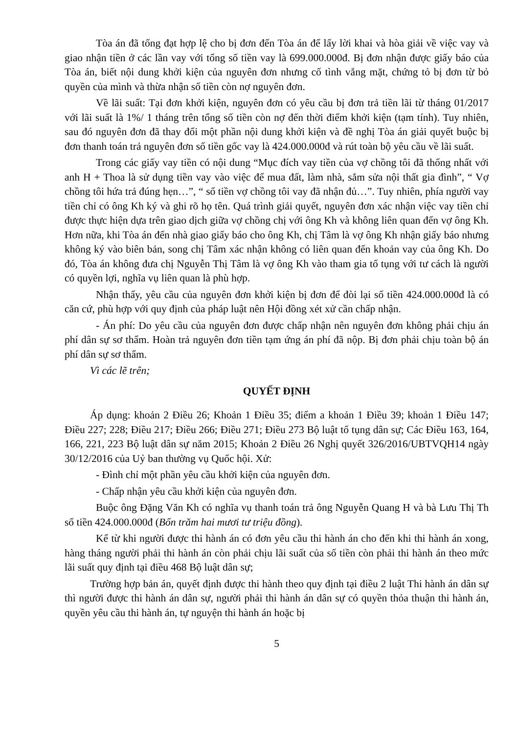Tòa án đã tống đạt hợp lệ cho bị đơn đến Tòa án để lấy lời khai và hòa giải về việc vay và giao nhận tiền ở các lần vay với tổng số tiền vay là 699.000.000đ. Bị đơn nhận được giấy báo của Tòa án, biết nội dung khởi kiện của nguyên đơn nhưng cố tình vắng mặt, chứng tỏ bị đơn từ bỏ quyền của mình và thừa nhận số tiền còn nợ nguyên đơn.
Về lãi suất: Tại đơn khởi kiện, nguyên đơn có yêu cầu bị đơn trả tiền lãi từ tháng 01/2017 với lãi suất là 1%/ 1 tháng trên tổng số tiền còn nợ đến thời điểm khởi kiện (tạm tính). Tuy nhiên, sau đó nguyên đơn đã thay đổi một phần nội dung khởi kiện và đề nghị Tòa án giải quyết buộc bị đơn thanh toán trả nguyên đơn số tiền gốc vay là 424.000.000đ và rút toàn bộ yêu cầu về lãi suất.
Trong các giấy vay tiền có nội dung “Mục đích vay tiền của vợ chồng tôi đã thống nhất với anh H + Thoa là sử dụng tiền vay vào việc để mua đất, làm nhà, sắm sửa nội thất gia đình”, “ Vợ chồng tôi hứa trả đúng hẹn…”, “ số tiền vợ chồng tôi vay đã nhận đủ…”. Tuy nhiên, phía người vay tiền chỉ có ông Kh ký và ghi rõ họ tên. Quá trình giải quyết, nguyên đơn xác nhận việc vay tiền chỉ được thực hiện dựa trên giao dịch giữa vợ chồng chị với ông Kh và không liên quan đến vợ ông Kh. Hơn nữa, khi Tòa án đến nhà giao giấy báo cho ông Kh, chị Tâm là vợ ông Kh nhận giấy báo nhưng không ký vào biên bản, song chị Tâm xác nhận không có liên quan đến khoản vay của ông Kh. Do đó, Tòa án không đưa chị Nguyễn Thị Tâm là vợ ông Kh vào tham gia tố tụng với tư cách là người có quyền lợi, nghĩa vụ liên quan là phù hợp.
Nhận thấy, yêu cầu của nguyên đơn khởi kiện bị đơn để đòi lại số tiền 424.000.000đ là có căn cứ, phù hợp với quy định của pháp luật nên Hội đồng xét xử cần chấp nhận.
- Án phí: Do yêu cầu của nguyên đơn được chấp nhận nên nguyên đơn không phải chịu án phí dân sự sơ thẩm. Hoàn trả nguyên đơn tiền tạm ứng án phí đã nộp. Bị đơn phải chịu toàn bộ án phí dân sự sơ thẩm.
Vì các lẽ trên;
QUYẾT ĐỊNH
Áp dụng: khoản 2 Điều 26; Khoản 1 Điều 35; điểm a khoản 1 Điều 39; khoản 1 Điều 147; Điều 227; 228; Điều 217; Điều 266; Điều 271; Điều 273 Bộ luật tố tụng dân sự; Các Điều 163, 164, 166, 221, 223 Bộ luật dân sự năm 2015; Khoản 2 Điều 26 Nghị quyết 326/2016/UBTVQH14 ngày 30/12/2016 của Uỷ ban thường vụ Quốc hội. Xử:
- Đình chỉ một phần yêu cầu khởi kiện của nguyên đơn.
- Chấp nhận yêu cầu khởi kiện của nguyên đơn.
Buộc ông Đặng Văn Kh có nghĩa vụ thanh toán trả ông Nguyễn Quang H và bà Lưu Thị Th số tiền 424.000.000đ (Bốn trăm hai mươi tư triệu đồng).
Kể từ khi người được thi hành án có đơn yêu cầu thi hành án cho đến khi thi hành án xong, hàng tháng người phải thi hành án còn phải chịu lãi suất của số tiền còn phải thi hành án theo mức lãi suất quy định tại điều 468 Bộ luật dân sự;
Trường hợp bản án, quyết định được thi hành theo quy định tại điều 2 luật Thi hành án dân sự thì người được thi hành án dân sự, người phải thi hành án dân sự có quyền thỏa thuận thi hành án, quyền yêu cầu thi hành án, tự nguyện thi hành án hoặc bị
5